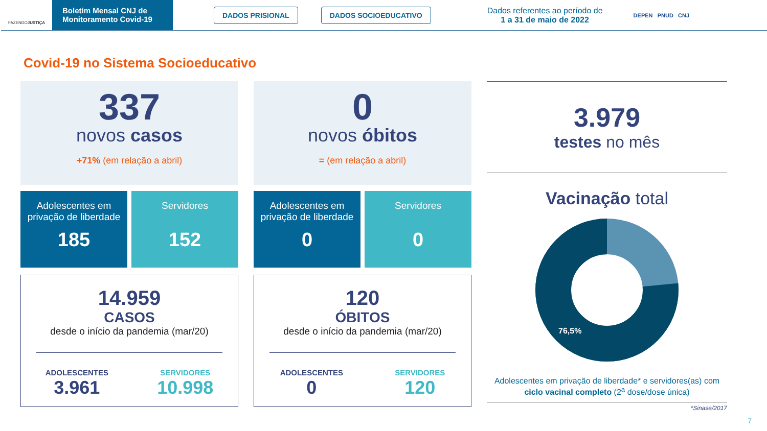FAZENDOJUSTIÇA
Boletim Mensal CNJ de Monitoramento Covid-19
DADOS PRISIONAL DADOS SOCIOEDUCATIVO
Dados referentes ao período de
1 a 31 de maio de 2022
DEPEN PNUD CNJ
Covid-19 no Sistema Socioeducativo
337
novos casos
+71% (em relação a abril)
Adolescentes em privação de liberdade
185
Servidores
152
14.959
CASOS
desde o início da pandemia (mar/20)
ADOLESCENTES
3.961
SERVIDORES
10.998
0
novos óbitos
= (em relação a abril)
Adolescentes em privação de liberdade
0
Servidores
0
120
ÓBITOS
desde o início da pandemia (mar/20)
ADOLESCENTES
0
SERVIDORES
120
3.979
testes no mês
Vacinação total
76,5%
Adolescentes em privação de liberdade* e servidores(as) com ciclo vacinal completo (2<sup>a</sup> dose/dose única)
*Sinase/2017
7